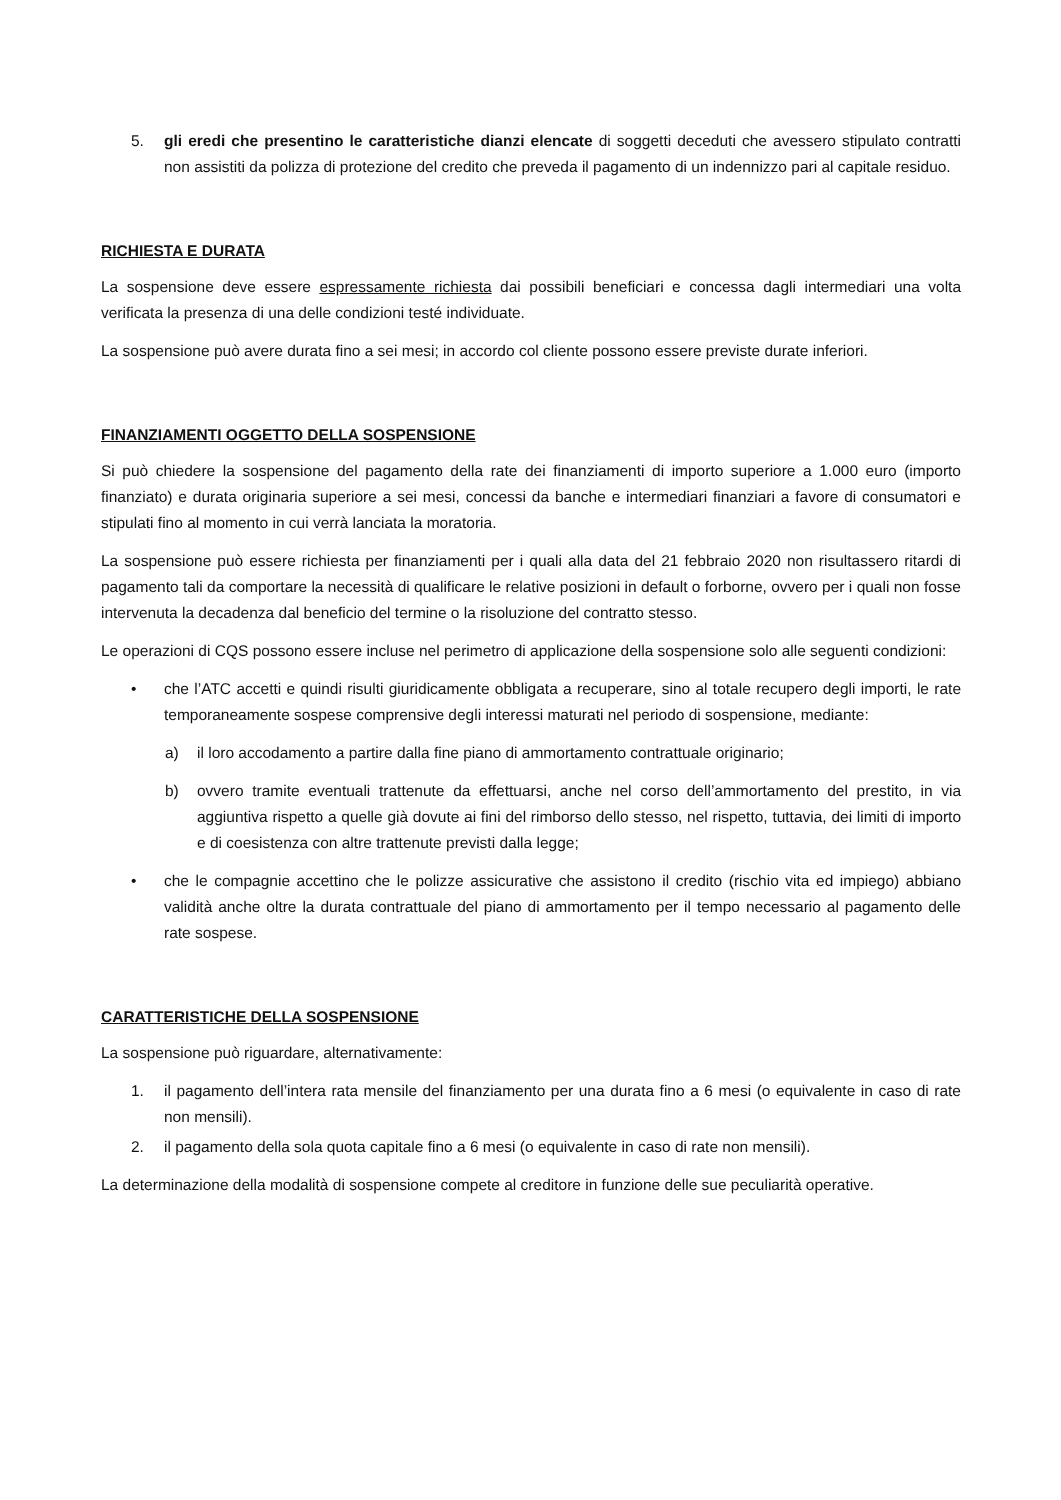5. gli eredi che presentino le caratteristiche dianzi elencate di soggetti deceduti che avessero stipulato contratti non assistiti da polizza di protezione del credito che preveda il pagamento di un indennizzo pari al capitale residuo.
RICHIESTA E DURATA
La sospensione deve essere espressamente richiesta dai possibili beneficiari e concessa dagli intermediari una volta verificata la presenza di una delle condizioni testé individuate.
La sospensione può avere durata fino a sei mesi; in accordo col cliente possono essere previste durate inferiori.
FINANZIAMENTI OGGETTO DELLA SOSPENSIONE
Si può chiedere la sospensione del pagamento della rate dei finanziamenti di importo superiore a 1.000 euro (importo finanziato) e durata originaria superiore a sei mesi, concessi da banche e intermediari finanziari a favore di consumatori e stipulati fino al momento in cui verrà lanciata la moratoria.
La sospensione può essere richiesta per finanziamenti per i quali alla data del 21 febbraio 2020 non risultassero ritardi di pagamento tali da comportare la necessità di qualificare le relative posizioni in default o forborne, ovvero per i quali non fosse intervenuta la decadenza dal beneficio del termine o la risoluzione del contratto stesso.
Le operazioni di CQS possono essere incluse nel perimetro di applicazione della sospensione solo alle seguenti condizioni:
• che l’ATC accetti e quindi risulti giuridicamente obbligata a recuperare, sino al totale recupero degli importi, le rate temporaneamente sospese comprensive degli interessi maturati nel periodo di sospensione, mediante:
a) il loro accodamento a partire dalla fine piano di ammortamento contrattuale originario;
b) ovvero tramite eventuali trattenute da effettuarsi, anche nel corso dell’ammortamento del prestito, in via aggiuntiva rispetto a quelle già dovute ai fini del rimborso dello stesso, nel rispetto, tuttavia, dei limiti di importo e di coesistenza con altre trattenute previsti dalla legge;
• che le compagnie accettino che le polizze assicurative che assistono il credito (rischio vita ed impiego) abbiano validità anche oltre la durata contrattuale del piano di ammortamento per il tempo necessario al pagamento delle rate sospese.
CARATTERISTICHE DELLA SOSPENSIONE
La sospensione può riguardare, alternativamente:
1. il pagamento dell’intera rata mensile del finanziamento per una durata fino a 6 mesi (o equivalente in caso di rate non mensili).
2. il pagamento della sola quota capitale fino a 6 mesi (o equivalente in caso di rate non mensili).
La determinazione della modalità di sospensione compete al creditore in funzione delle sue peculiarità operative.